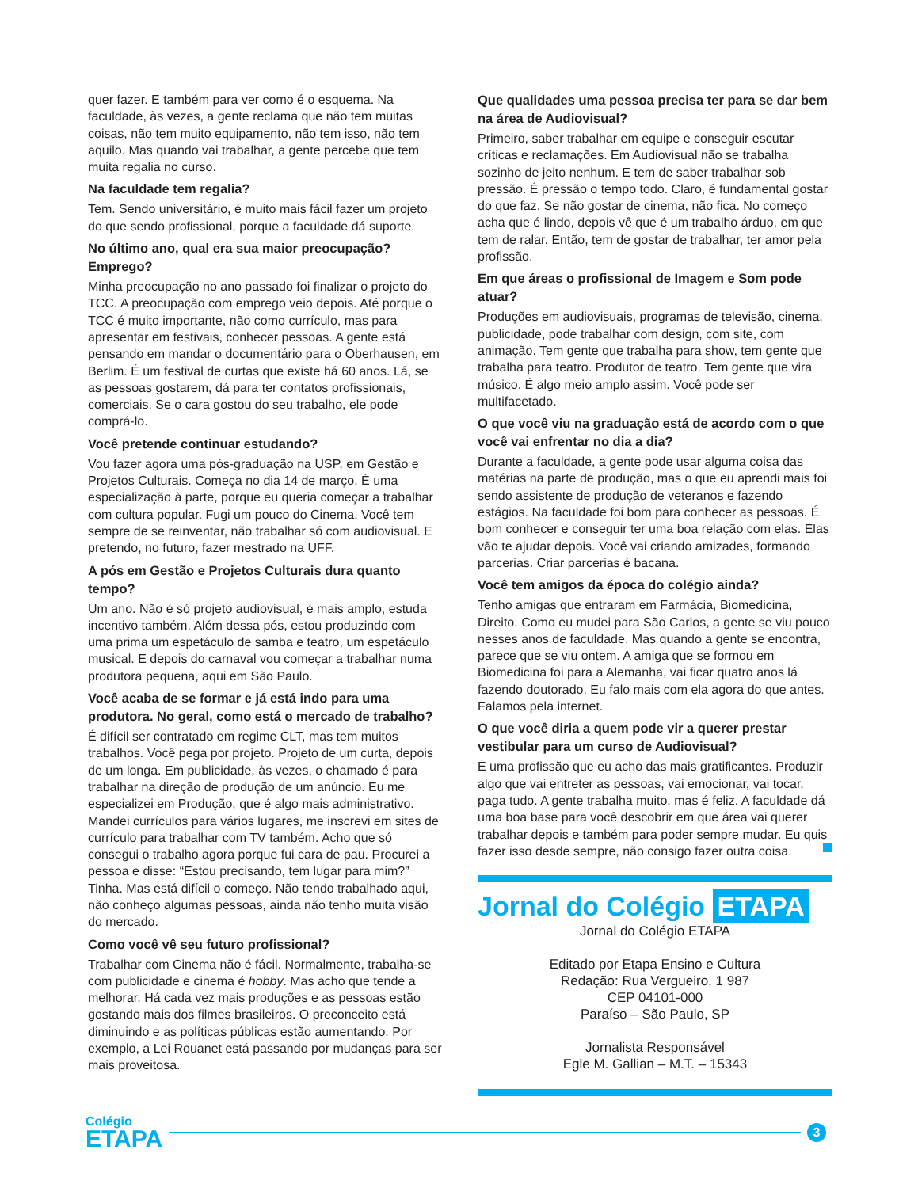quer fazer. E também para ver como é o esquema. Na faculdade, às vezes, a gente reclama que não tem muitas coisas, não tem muito equipamento, não tem isso, não tem aquilo. Mas quando vai trabalhar, a gente percebe que tem muita regalia no curso.
Na faculdade tem regalia?
Tem. Sendo universitário, é muito mais fácil fazer um projeto do que sendo profissional, porque a faculdade dá suporte.
No último ano, qual era sua maior preocupação? Emprego?
Minha preocupação no ano passado foi finalizar o projeto do TCC. A preocupação com emprego veio depois. Até porque o TCC é muito importante, não como currículo, mas para apresentar em festivais, conhecer pessoas. A gente está pensando em mandar o documentário para o Oberhausen, em Berlim. É um festival de curtas que existe há 60 anos. Lá, se as pessoas gostarem, dá para ter contatos profissionais, comerciais. Se o cara gostou do seu trabalho, ele pode comprá-lo.
Você pretende continuar estudando?
Vou fazer agora uma pós-graduação na USP, em Gestão e Projetos Culturais. Começa no dia 14 de março. É uma especialização à parte, porque eu queria começar a trabalhar com cultura popular. Fugi um pouco do Cinema. Você tem sempre de se reinventar, não trabalhar só com audiovisual. E pretendo, no futuro, fazer mestrado na UFF.
A pós em Gestão e Projetos Culturais dura quanto tempo?
Um ano. Não é só projeto audiovisual, é mais amplo, estuda incentivo também. Além dessa pós, estou produzindo com uma prima um espetáculo de samba e teatro, um espetáculo musical. E depois do carnaval vou começar a trabalhar numa produtora pequena, aqui em São Paulo.
Você acaba de se formar e já está indo para uma produtora. No geral, como está o mercado de trabalho?
É difícil ser contratado em regime CLT, mas tem muitos trabalhos. Você pega por projeto. Projeto de um curta, depois de um longa. Em publicidade, às vezes, o chamado é para trabalhar na direção de produção de um anúncio. Eu me especializei em Produção, que é algo mais administrativo. Mandei currículos para vários lugares, me inscrevi em sites de currículo para trabalhar com TV também. Acho que só consegui o trabalho agora porque fui cara de pau. Procurei a pessoa e disse: “Estou precisando, tem lugar para mim?” Tinha. Mas está difícil o começo. Não tendo trabalhado aqui, não conheço algumas pessoas, ainda não tenho muita visão do mercado.
Como você vê seu futuro profissional?
Trabalhar com Cinema não é fácil. Normalmente, trabalha-se com publicidade e cinema é hobby. Mas acho que tende a melhorar. Há cada vez mais produções e as pessoas estão gostando mais dos filmes brasileiros. O preconceito está diminuindo e as políticas públicas estão aumentando. Por exemplo, a Lei Rouanet está passando por mudanças para ser mais proveitosa.
Que qualidades uma pessoa precisa ter para se dar bem na área de Audiovisual?
Primeiro, saber trabalhar em equipe e conseguir escutar críticas e reclamações. Em Audiovisual não se trabalha sozinho de jeito nenhum. E tem de saber trabalhar sob pressão. É pressão o tempo todo. Claro, é fundamental gostar do que faz. Se não gostar de cinema, não fica. No começo acha que é lindo, depois vê que é um trabalho árduo, em que tem de ralar. Então, tem de gostar de trabalhar, ter amor pela profissão.
Em que áreas o profissional de Imagem e Som pode atuar?
Produções em audiovisuais, programas de televisão, cinema, publicidade, pode trabalhar com design, com site, com animação. Tem gente que trabalha para show, tem gente que trabalha para teatro. Produtor de teatro. Tem gente que vira músico. É algo meio amplo assim. Você pode ser multifacetado.
O que você viu na graduação está de acordo com o que você vai enfrentar no dia a dia?
Durante a faculdade, a gente pode usar alguma coisa das matérias na parte de produção, mas o que eu aprendi mais foi sendo assistente de produção de veteranos e fazendo estágios. Na faculdade foi bom para conhecer as pessoas. É bom conhecer e conseguir ter uma boa relação com elas. Elas vão te ajudar depois. Você vai criando amizades, formando parcerias. Criar parcerias é bacana.
Você tem amigos da época do colégio ainda?
Tenho amigas que entraram em Farmácia, Biomedicina, Direito. Como eu mudei para São Carlos, a gente se viu pouco nesses anos de faculdade. Mas quando a gente se encontra, parece que se viu ontem. A amiga que se formou em Biomedicina foi para a Alemanha, vai ficar quatro anos lá fazendo doutorado. Eu falo mais com ela agora do que antes. Falamos pela internet.
O que você diria a quem pode vir a querer prestar vestibular para um curso de Audiovisual?
É uma profissão que eu acho das mais gratificantes. Produzir algo que vai entreter as pessoas, vai emocionar, vai tocar, paga tudo. A gente trabalha muito, mas é feliz. A faculdade dá uma boa base para você descobrir em que área vai querer trabalhar depois e também para poder sempre mudar. Eu quis fazer isso desde sempre, não consigo fazer outra coisa.
Jornal do Colégio ETAPA
Jornal do Colégio ETAPA
Editado por Etapa Ensino e Cultura
Redação: Rua Vergueiro, 1 987
CEP 04101-000
Paraíso – São Paulo, SP
Jornalista Responsável
Egle M. Gallian – M.T. – 15343
Colégio
ETAPA
3